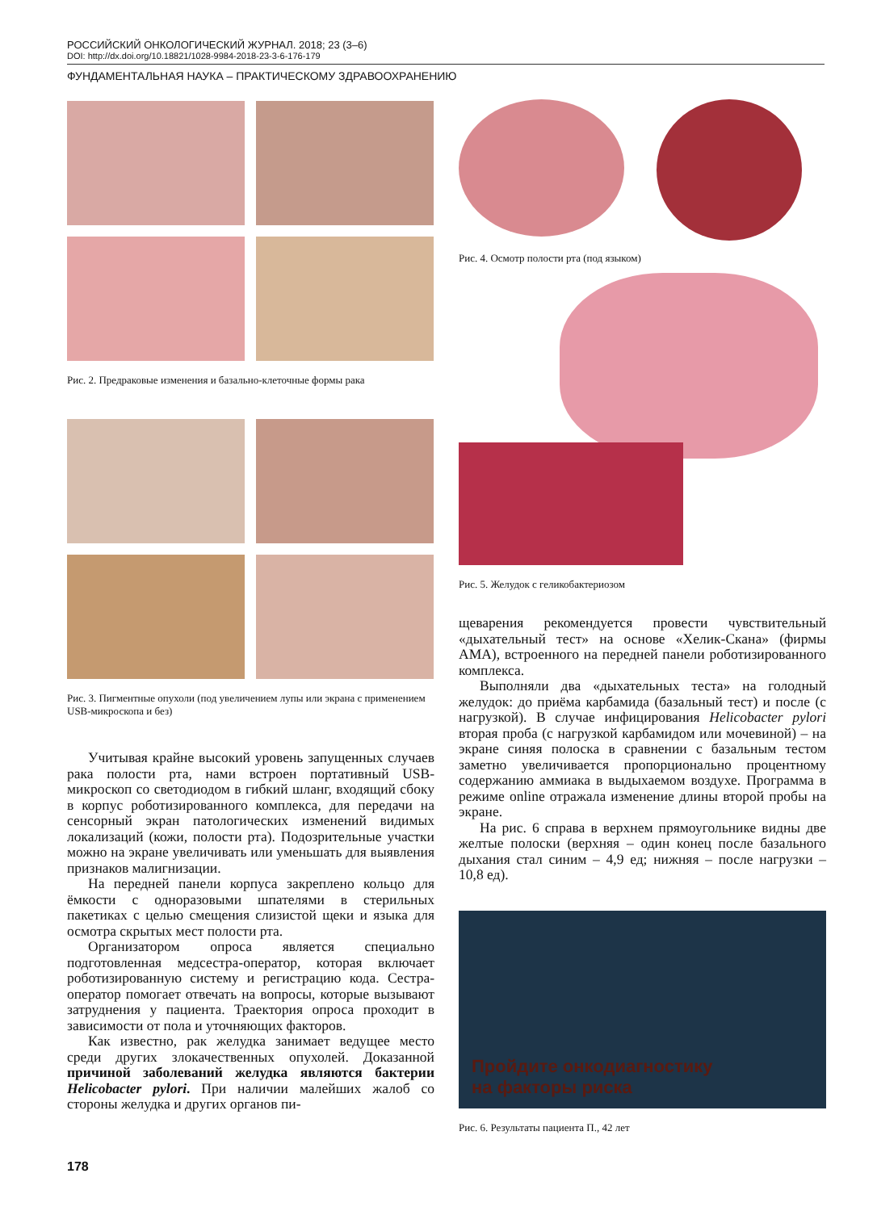РОССИЙСКИЙ ОНКОЛОГИЧЕСКИЙ ЖУРНАЛ. 2018; 23 (3–6)
DOI: http://dx.doi.org/10.18821/1028-9984-2018-23-3-6-176-179
ФУНДАМЕНТАЛЬНАЯ НАУКА – ПРАКТИЧЕСКОМУ ЗДРАВООХРАНЕНИЮ
Рис. 2. Предраковые изменения и базально-клеточные формы рака
Рис. 3. Пигментные опухоли (под увеличением лупы или экрана с применением USB-микроскопа и без)
Учитывая крайне высокий уровень запущенных случаев рака полости рта, нами встроен портативный USB-микроскоп со светодиодом в гибкий шланг, входящий сбоку в корпус роботизированного комплекса, для передачи на сенсорный экран патологических изменений видимых локализаций (кожи, полости рта). Подозрительные участки можно на экране увеличивать или уменьшать для выявления признаков малигнизации.
На передней панели корпуса закреплено кольцо для ёмкости с одноразовыми шпателями в стерильных пакетиках с целью смещения слизистой щеки и языка для осмотра скрытых мест полости рта.
Организатором опроса является специально подготовленная медсестра-оператор, которая включает роботизированную систему и регистрацию кода. Сестра-оператор помогает отвечать на вопросы, которые вызывают затруднения у пациента. Траектория опроса проходит в зависимости от пола и уточняющих факторов.
Как известно, рак желудка занимает ведущее место среди других злокачественных опухолей. Доказанной причиной заболеваний желудка являются бактерии Helicobacter pylori. При наличии малейших жалоб со стороны желудка и других органов пи-
Рис. 4. Осмотр полости рта (под языком)
Рис. 5. Желудок с геликобактериозом
щеварения рекомендуется провести чувствительный «дыхательный тест» на основе «Хелик-Скана» (фирмы АМА), встроенного на передней панели роботизированного комплекса.
Выполняли два «дыхательных теста» на голодный желудок: до приёма карбамида (базальный тест) и после (с нагрузкой). В случае инфицирования Helicobacter pylori вторая проба (с нагрузкой карбамидом или мочевиной) – на экране синяя полоска в сравнении с базальным тестом заметно увеличивается пропорционально процентному содержанию аммиака в выдыхаемом воздухе. Программа в режиме online отражала изменение длины второй пробы на экране.
На рис. 6 справа в верхнем прямоугольнике видны две желтые полоски (верхняя – один конец после базального дыхания стал синим – 4,9 ед; нижняя – после нагрузки – 10,8 ед).
Пройдите онкодиагностику
на факторы риска
Рис. 6. Результаты пациента П., 42 лет
178